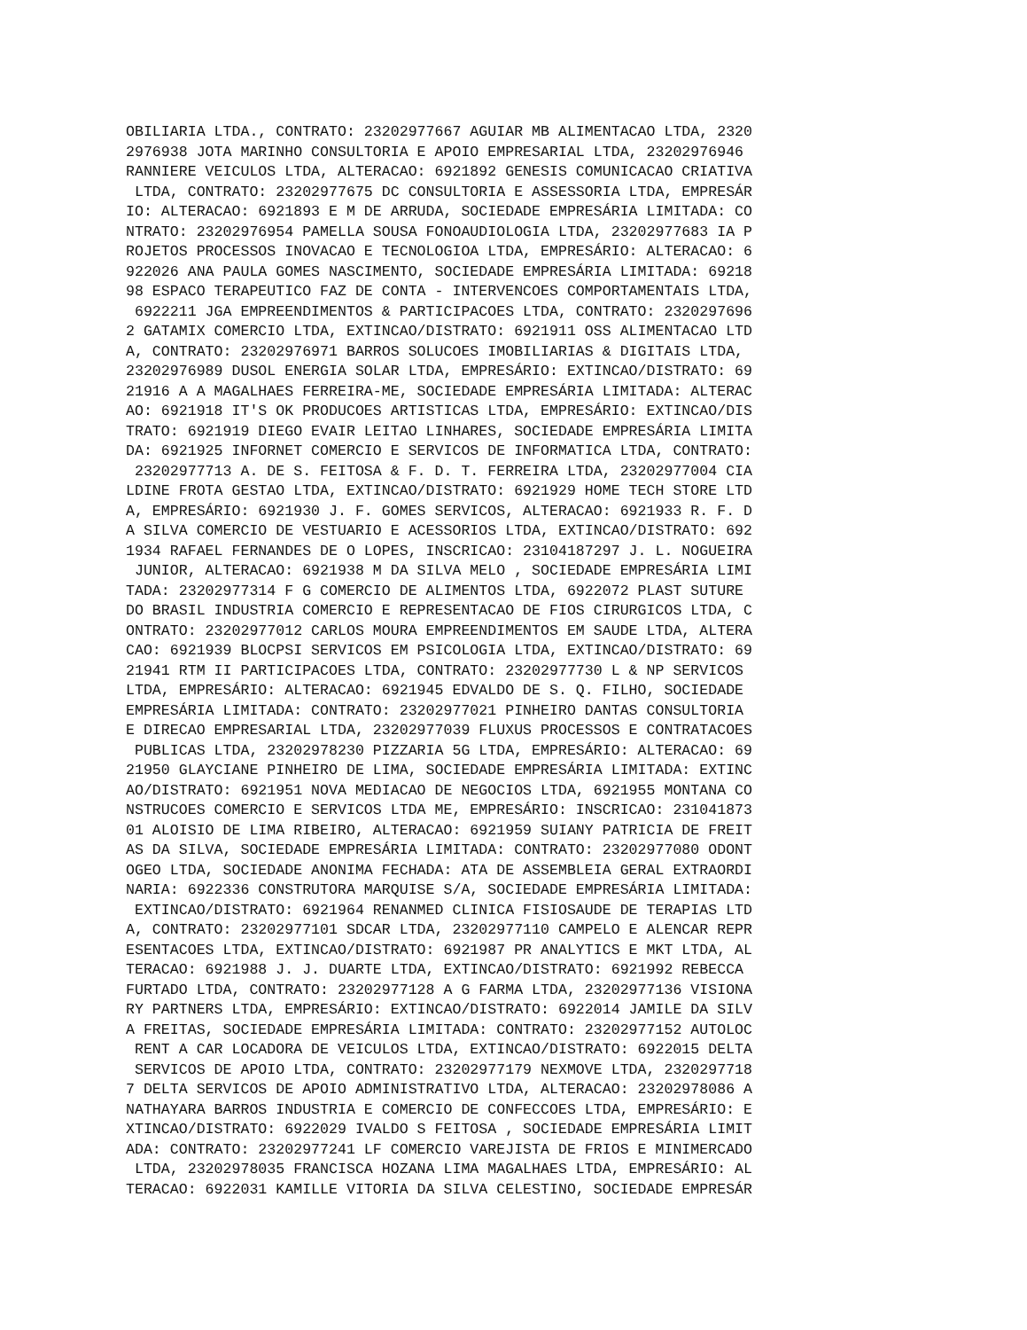OBILIARIA LTDA., CONTRATO: 23202977667 AGUIAR MB ALIMENTACAO LTDA, 2320
2976938 JOTA MARINHO CONSULTORIA E APOIO EMPRESARIAL LTDA, 23202976946
RANNIERE VEICULOS LTDA, ALTERACAO: 6921892 GENESIS COMUNICACAO CRIATIVA
 LTDA, CONTRATO: 23202977675 DC CONSULTORIA E ASSESSORIA LTDA, EMPRESÁR
IO: ALTERACAO: 6921893 E M DE ARRUDA, SOCIEDADE EMPRESÁRIA LIMITADA: CO
NTRATO: 23202976954 PAMELLA SOUSA FONOAUDIOLOGIA LTDA, 23202977683 IA P
ROJETOS PROCESSOS INOVACAO E TECNOLOGIOA LTDA, EMPRESÁRIO: ALTERACAO: 6
922026 ANA PAULA GOMES NASCIMENTO, SOCIEDADE EMPRESÁRIA LIMITADA: 69218
98 ESPACO TERAPEUTICO FAZ DE CONTA - INTERVENCOES COMPORTAMENTAIS LTDA,
 6922211 JGA EMPREENDIMENTOS & PARTICIPACOES LTDA, CONTRATO: 2320297696
2 GATAMIX COMERCIO LTDA, EXTINCAO/DISTRATO: 6921911 OSS ALIMENTACAO LTD
A, CONTRATO: 23202976971 BARROS SOLUCOES IMOBILIARIAS & DIGITAIS LTDA,
23202976989 DUSOL ENERGIA SOLAR LTDA, EMPRESÁRIO: EXTINCAO/DISTRATO: 69
21916 A A MAGALHAES FERREIRA-ME, SOCIEDADE EMPRESÁRIA LIMITADA: ALTERAC
AO: 6921918 IT'S OK PRODUCOES ARTISTICAS LTDA, EMPRESÁRIO: EXTINCAO/DIS
TRATO: 6921919 DIEGO EVAIR LEITAO LINHARES, SOCIEDADE EMPRESÁRIA LIMITA
DA: 6921925 INFORNET COMERCIO E SERVICOS DE INFORMATICA LTDA, CONTRATO:
 23202977713 A. DE S. FEITOSA & F. D. T. FERREIRA LTDA, 23202977004 CIA
LDINE FROTA GESTAO LTDA, EXTINCAO/DISTRATO: 6921929 HOME TECH STORE LTD
A, EMPRESÁRIO: 6921930 J. F. GOMES SERVICOS, ALTERACAO: 6921933 R. F. D
A SILVA COMERCIO DE VESTUARIO E ACESSORIOS LTDA, EXTINCAO/DISTRATO: 692
1934 RAFAEL FERNANDES DE O LOPES, INSCRICAO: 23104187297 J. L. NOGUEIRA
 JUNIOR, ALTERACAO: 6921938 M DA SILVA MELO , SOCIEDADE EMPRESÁRIA LIMI
TADA: 23202977314 F G COMERCIO DE ALIMENTOS LTDA, 6922072 PLAST SUTURE
DO BRASIL INDUSTRIA COMERCIO E REPRESENTACAO DE FIOS CIRURGICOS LTDA, C
ONTRATO: 23202977012 CARLOS MOURA EMPREENDIMENTOS EM SAUDE LTDA, ALTERA
CAO: 6921939 BLOCPSI SERVICOS EM PSICOLOGIA LTDA, EXTINCAO/DISTRATO: 69
21941 RTM II PARTICIPACOES LTDA, CONTRATO: 23202977730 L & NP SERVICOS
LTDA, EMPRESÁRIO: ALTERACAO: 6921945 EDVALDO DE S. Q. FILHO, SOCIEDADE
EMPRESÁRIA LIMITADA: CONTRATO: 23202977021 PINHEIRO DANTAS CONSULTORIA
E DIRECAO EMPRESARIAL LTDA, 23202977039 FLUXUS PROCESSOS E CONTRATACOES
 PUBLICAS LTDA, 23202978230 PIZZARIA 5G LTDA, EMPRESÁRIO: ALTERACAO: 69
21950 GLAYCIANE PINHEIRO DE LIMA, SOCIEDADE EMPRESÁRIA LIMITADA: EXTINC
AO/DISTRATO: 6921951 NOVA MEDIACAO DE NEGOCIOS LTDA, 6921955 MONTANA CO
NSTRUCOES COMERCIO E SERVICOS LTDA ME, EMPRESÁRIO: INSCRICAO: 231041873
01 ALOISIO DE LIMA RIBEIRO, ALTERACAO: 6921959 SUIANY PATRICIA DE FREIT
AS DA SILVA, SOCIEDADE EMPRESÁRIA LIMITADA: CONTRATO: 23202977080 ODONT
OGEO LTDA, SOCIEDADE ANONIMA FECHADA: ATA DE ASSEMBLEIA GERAL EXTRAORDI
NARIA: 6922336 CONSTRUTORA MARQUISE S/A, SOCIEDADE EMPRESÁRIA LIMITADA:
 EXTINCAO/DISTRATO: 6921964 RENANMED CLINICA FISIOSAUDE DE TERAPIAS LTD
A, CONTRATO: 23202977101 SDCAR LTDA, 23202977110 CAMPELO E ALENCAR REPR
ESENTACOES LTDA, EXTINCAO/DISTRATO: 6921987 PR ANALYTICS E MKT LTDA, AL
TERACAO: 6921988 J. J. DUARTE LTDA, EXTINCAO/DISTRATO: 6921992 REBECCA
FURTADO LTDA, CONTRATO: 23202977128 A G FARMA LTDA, 23202977136 VISIONA
RY PARTNERS LTDA, EMPRESÁRIO: EXTINCAO/DISTRATO: 6922014 JAMILE DA SILV
A FREITAS, SOCIEDADE EMPRESÁRIA LIMITADA: CONTRATO: 23202977152 AUTOLOC
 RENT A CAR LOCADORA DE VEICULOS LTDA, EXTINCAO/DISTRATO: 6922015 DELTA
 SERVICOS DE APOIO LTDA, CONTRATO: 23202977179 NEXMOVE LTDA, 2320297718
7 DELTA SERVICOS DE APOIO ADMINISTRATIVO LTDA, ALTERACAO: 23202978086 A
NATHAYARA BARROS INDUSTRIA E COMERCIO DE CONFECCOES LTDA, EMPRESÁRIO: E
XTINCAO/DISTRATO: 6922029 IVALDO S FEITOSA , SOCIEDADE EMPRESÁRIA LIMIT
ADA: CONTRATO: 23202977241 LF COMERCIO VAREJISTA DE FRIOS E MINIMERCADO
 LTDA, 23202978035 FRANCISCA HOZANA LIMA MAGALHAES LTDA, EMPRESÁRIO: AL
TERACAO: 6922031 KAMILLE VITORIA DA SILVA CELESTINO, SOCIEDADE EMPRESÁR